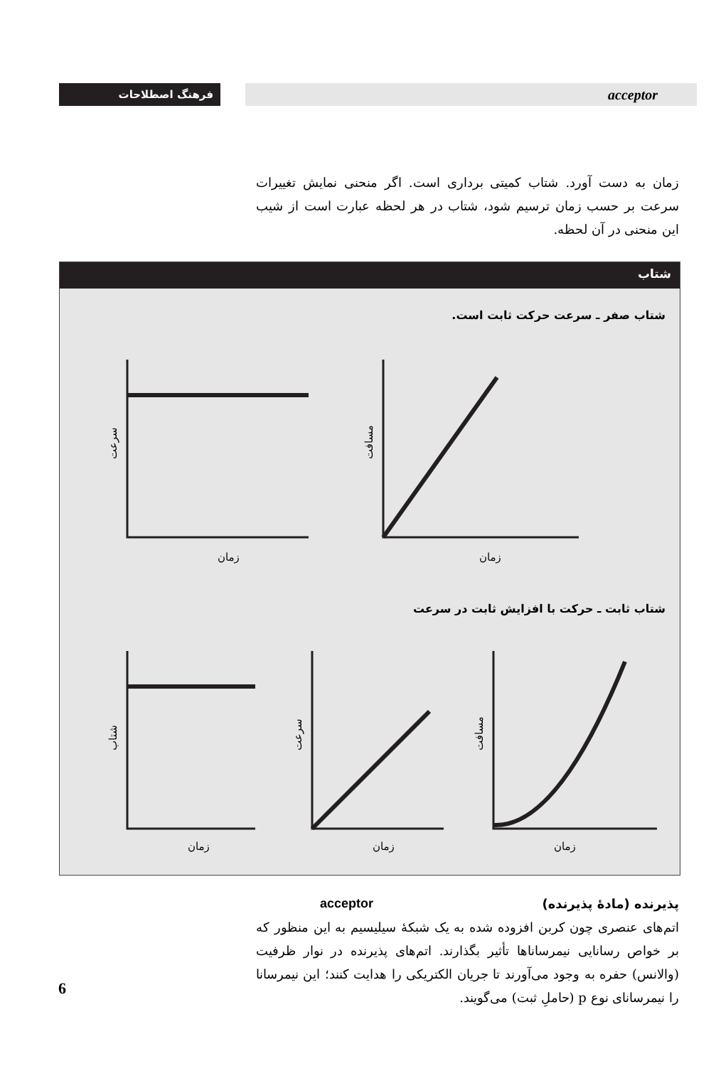فرهنگ اصطلاحات acceptor
زمان به دست آورد. شتاب کمیتی برداری است. اگر منحنی نمایش تغییرات سرعت بر حسب زمان ترسیم شود، شتاب در هر لحظه عبارت است از شیب این منحنی در آن لحظه.
شتاب
شتاب صفر ـ سرعت حرکت ثابت است.
شتاب ثابت ـ حرکت با افزایش ثابت در سرعت
زمان
زمان
زمان
زمان
زمان
سرعت
مسافت
شتاب
سرعت
مسافت
پذیرنده (مادهٔ پذیرنده) acceptor
اتم‌های عنصری چون کربن افزوده شده به یک شبکهٔ سیلیسیم به این منظور که بر خواص رسانایی نیمرساناها تأثیر بگذارند. اتم‌های پذیرنده در نوار ظرفیت (والانس) حفره به وجود می‌آورند تا جریان الکتریکی را هدایت کنند؛ این نیمرسانا را نیمرسانای نوع p (حاملِ ثبت) می‌گویند.
6